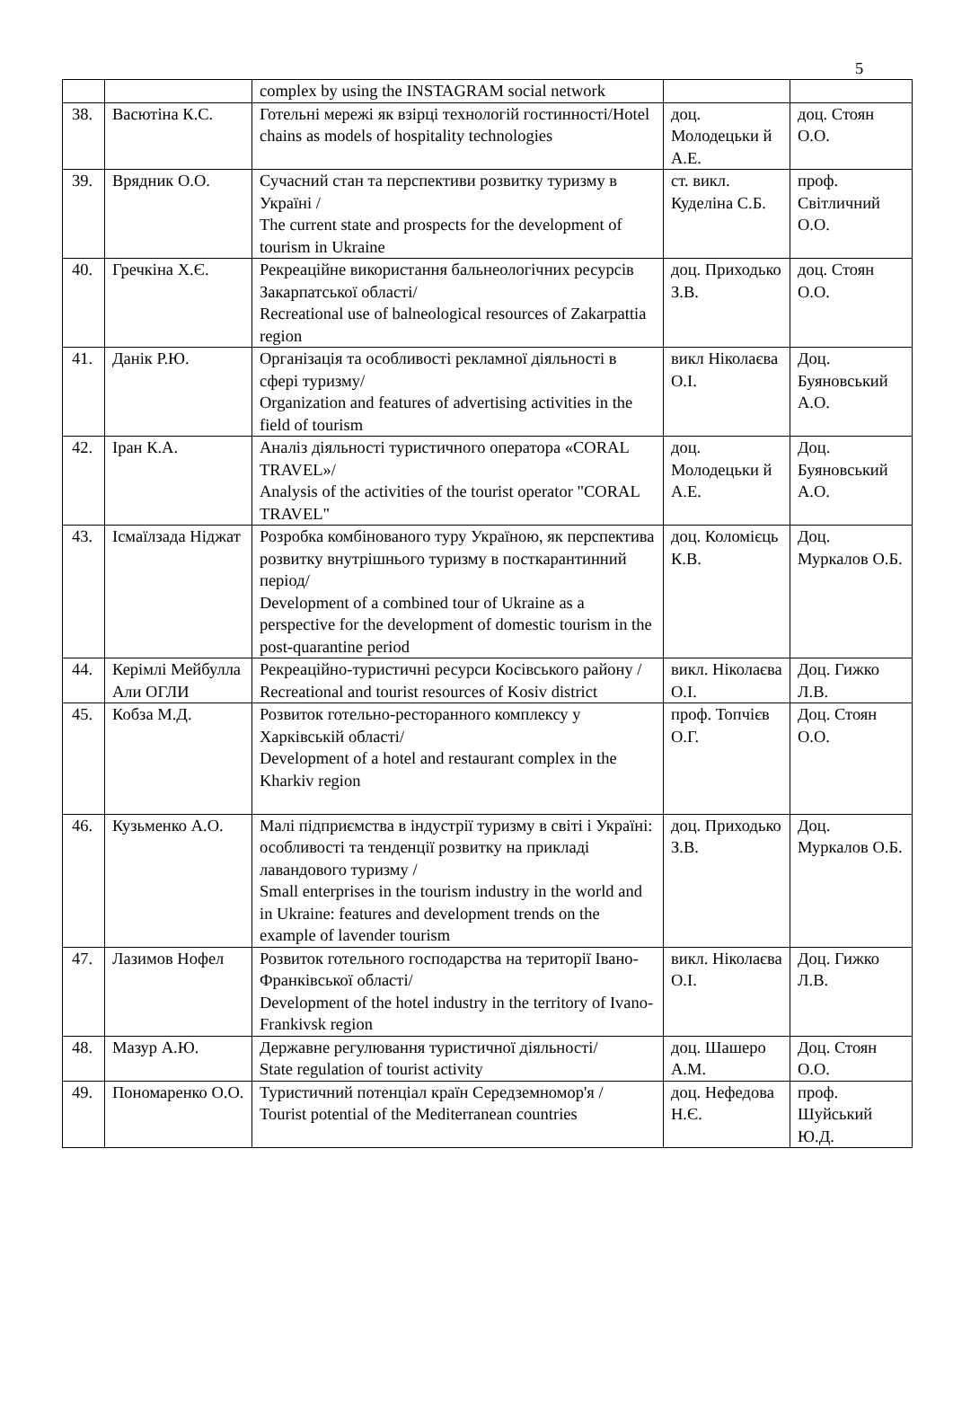5
| | | complex by using the INSTAGRAM social network | | |
| 38. | Васютіна К.С. | Готельні мережі як взірці технологій гостинності/Hotel chains as models of hospitality technologies | доц. Молодецьки й А.Е. | доц. Стоян О.О. |
| 39. | Врядник О.О. | Сучасний стан та перспективи розвитку туризму в Україні / The current state and prospects for the development of tourism in Ukraine | ст. викл. Куделіна С.Б. | проф. Світличний О.О. |
| 40. | Гречкіна Х.Є. | Рекреаційне використання бальнеологічних ресурсів Закарпатської області/ Recreational use of balneological resources of Zakarpattia region | доц. Приходько З.В. | доц. Стоян О.О. |
| 41. | Данік Р.Ю. | Організація та особливості рекламної діяльності в сфері туризму/ Organization and features of advertising activities in the field of tourism | викл Ніколаєва О.І. | Доц. Буяновський А.О. |
| 42. | Іран К.А. | Аналіз діяльності туристичного оператора «CORAL TRAVEL»/ Analysis of the activities of the tourist operator "CORAL TRAVEL" | доц. Молодецьки й А.Е. | Доц. Буяновський А.О. |
| 43. | Ісмаїлзада Ніджат | Розробка комбінованого туру Україною, як перспектива розвитку внутрішнього туризму в посткарантинний період/ Development of a combined tour of Ukraine as a perspective for the development of domestic tourism in the post-quarantine period | доц. Коломієць К.В. | Доц. Муркалов О.Б. |
| 44. | Керімлі Мейбулла Али ОГЛИ | Рекреаційно-туристичні ресурси Косівського району / Recreational and tourist resources of Kosiv district | викл. Ніколаєва О.І. | Доц. Гижко Л.В. |
| 45. | Кобза М.Д. | Розвиток готельно-ресторанного комплексу у Харківській області/ Development of a hotel and restaurant complex in the Kharkiv region | проф. Топчієв О.Г. | Доц. Стоян О.О. |
| 46. | Кузьменко А.О. | Малі підприємства в індустрії туризму в світі і Україні: особливості та тенденції розвитку на прикладі лавандового туризму / Small enterprises in the tourism industry in the world and in Ukraine: features and development trends on the example of lavender tourism | доц. Приходько З.В. | Доц. Муркалов О.Б. |
| 47. | Лазимов Нофел | Розвиток готельного господарства на території Івано-Франківської області/ Development of the hotel industry in the territory of Ivano-Frankivsk region | викл. Ніколаєва О.І. | Доц. Гижко Л.В. |
| 48. | Мазур А.Ю. | Державне регулювання туристичної діяльності/ State regulation of tourist activity | доц. Шашеро А.М. | Доц. Стоян О.О. |
| 49. | Пономаренко О.О. | Туристичний потенціал країн Середземномор'я / Tourist potential of the Mediterranean countries | доц. Нефедова Н.Є. | проф. Шуйський Ю.Д. |